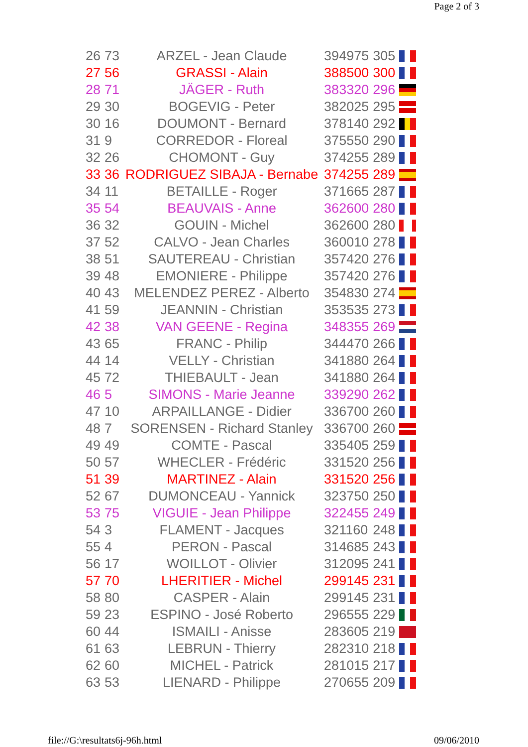Page 2 of 3
| 26 | 73 | ARZEL - Jean Claude | 394975 | 305 | |
| 27 | 56 | GRASSI - Alain | 388500 | 300 | |
| 28 | 71 | JÄGER - Ruth | 383320 | 296 | |
| 29 | 30 | BOGEVIG - Peter | 382025 | 295 | |
| 30 | 16 | DOUMONT - Bernard | 378140 | 292 | |
| 31 | 9 | CORREDOR - Floreal | 375550 | 290 | |
| 32 | 26 | CHOMONT - Guy | 374255 | 289 | |
| 33 | 36 | RODRIGUEZ SIBAJA - Bernabe | 374255 | 289 | |
| 34 | 11 | BETAILLE - Roger | 371665 | 287 | |
| 35 | 54 | BEAUVAIS - Anne | 362600 | 280 | |
| 36 | 32 | GOUIN - Michel | 362600 | 280 | |
| 37 | 52 | CALVO - Jean Charles | 360010 | 278 | |
| 38 | 51 | SAUTEREAU - Christian | 357420 | 276 | |
| 39 | 48 | EMONIERE - Philippe | 357420 | 276 | |
| 40 | 43 | MELENDEZ PEREZ - Alberto | 354830 | 274 | |
| 41 | 59 | JEANNIN - Christian | 353535 | 273 | |
| 42 | 38 | VAN GEENE - Regina | 348355 | 269 | |
| 43 | 65 | FRANC - Philip | 344470 | 266 | |
| 44 | 14 | VELLY - Christian | 341880 | 264 | |
| 45 | 72 | THIEBAULT - Jean | 341880 | 264 | |
| 46 | 5 | SIMONS - Marie Jeanne | 339290 | 262 | |
| 47 | 10 | ARPAILLANGE - Didier | 336700 | 260 | |
| 48 | 7 | SORENSEN - Richard Stanley | 336700 | 260 | |
| 49 | 49 | COMTE - Pascal | 335405 | 259 | |
| 50 | 57 | WHECLER - Frédéric | 331520 | 256 | |
| 51 | 39 | MARTINEZ - Alain | 331520 | 256 | |
| 52 | 67 | DUMONCEAU - Yannick | 323750 | 250 | |
| 53 | 75 | VIGUIE - Jean Philippe | 322455 | 249 | |
| 54 | 3 | FLAMENT - Jacques | 321160 | 248 | |
| 55 | 4 | PERON - Pascal | 314685 | 243 | |
| 56 | 17 | WOILLOT - Olivier | 312095 | 241 | |
| 57 | 70 | LHERITIER - Michel | 299145 | 231 | |
| 58 | 80 | CASPER - Alain | 299145 | 231 | |
| 59 | 23 | ESPINO - José Roberto | 296555 | 229 | |
| 60 | 44 | ISMAILI - Anisse | 283605 | 219 | |
| 61 | 63 | LEBRUN - Thierry | 282310 | 218 | |
| 62 | 60 | MICHEL - Patrick | 281015 | 217 | |
| 63 | 53 | LIENARD - Philippe | 270655 | 209 | |
file://G:\resultats6j-96h.html 09/06/2010